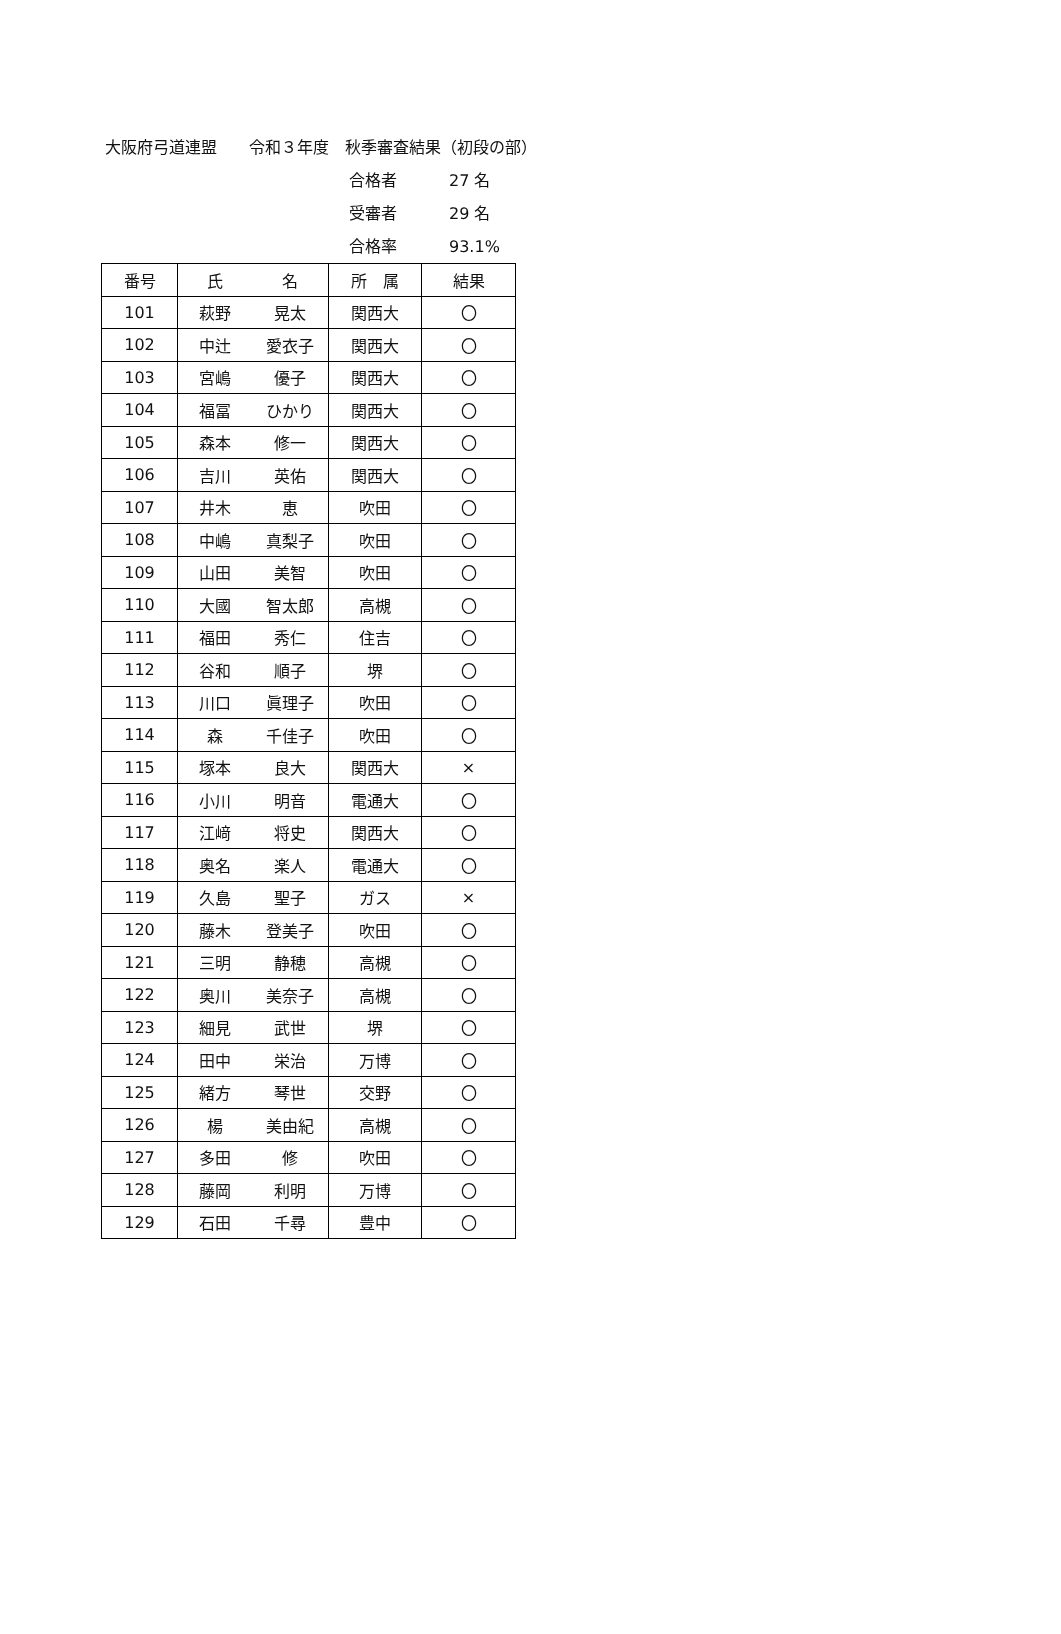大阪府弓道連盟　　令和３年度　秋季審査結果（初段の部）
合格者 27 名
受審者 29 名
合格率 93.1%
| 番号 | 氏 | 名 | 所 属 | 結果 |
| --- | --- | --- | --- | --- |
| 101 | 萩野 | 晃太 | 関西大 | 〇 |
| 102 | 中辻 | 愛衣子 | 関西大 | 〇 |
| 103 | 宮嶋 | 優子 | 関西大 | 〇 |
| 104 | 福冨 | ひかり | 関西大 | 〇 |
| 105 | 森本 | 修一 | 関西大 | 〇 |
| 106 | 吉川 | 英佑 | 関西大 | 〇 |
| 107 | 井木 | 恵 | 吹田 | 〇 |
| 108 | 中嶋 | 真梨子 | 吹田 | 〇 |
| 109 | 山田 | 美智 | 吹田 | 〇 |
| 110 | 大國 | 智太郎 | 高槻 | 〇 |
| 111 | 福田 | 秀仁 | 住吉 | 〇 |
| 112 | 谷和 | 順子 | 堺 | 〇 |
| 113 | 川口 | 眞理子 | 吹田 | 〇 |
| 114 | 森 | 千佳子 | 吹田 | 〇 |
| 115 | 塚本 | 良大 | 関西大 | × |
| 116 | 小川 | 明音 | 電通大 | 〇 |
| 117 | 江﨑 | 将史 | 関西大 | 〇 |
| 118 | 奥名 | 楽人 | 電通大 | 〇 |
| 119 | 久島 | 聖子 | ガス | × |
| 120 | 藤木 | 登美子 | 吹田 | 〇 |
| 121 | 三明 | 静穂 | 高槻 | 〇 |
| 122 | 奥川 | 美奈子 | 高槻 | 〇 |
| 123 | 細見 | 武世 | 堺 | 〇 |
| 124 | 田中 | 栄治 | 万博 | 〇 |
| 125 | 緒方 | 琴世 | 交野 | 〇 |
| 126 | 楊 | 美由紀 | 高槻 | 〇 |
| 127 | 多田 | 修 | 吹田 | 〇 |
| 128 | 藤岡 | 利明 | 万博 | 〇 |
| 129 | 石田 | 千尋 | 豊中 | 〇 |